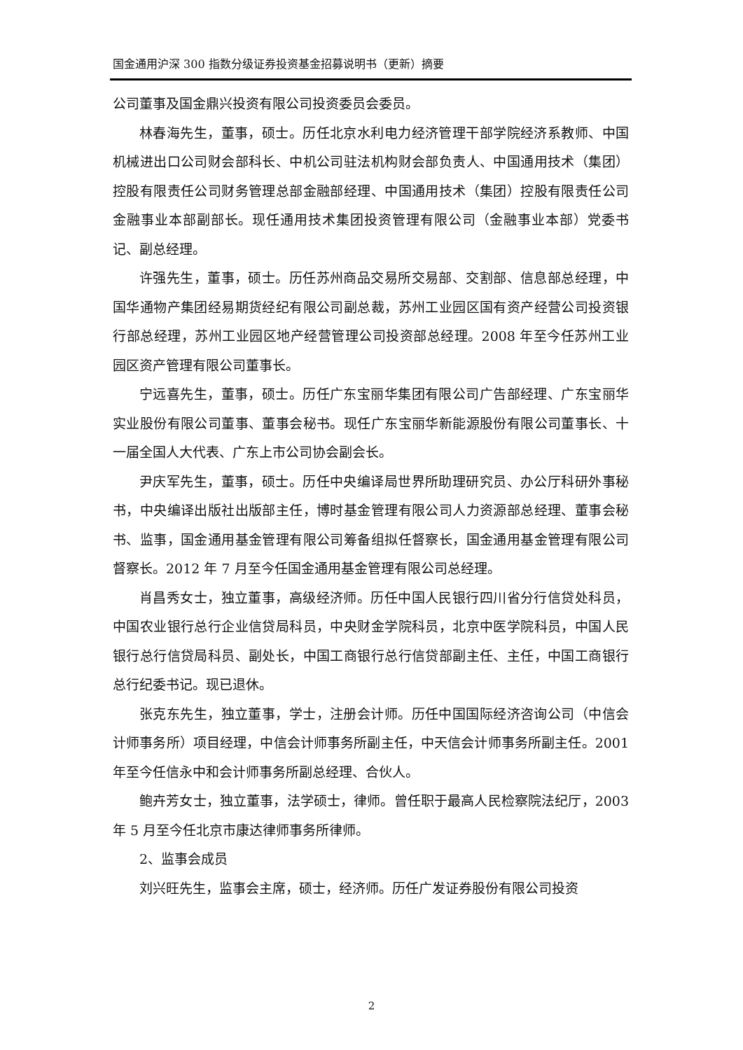国金通用沪深 300 指数分级证券投资基金招募说明书（更新）摘要
公司董事及国金鼎兴投资有限公司投资委员会委员。
林春海先生，董事，硕士。历任北京水利电力经济管理干部学院经济系教师、中国机械进出口公司财会部科长、中机公司驻法机构财会部负责人、中国通用技术（集团）控股有限责任公司财务管理总部金融部经理、中国通用技术（集团）控股有限责任公司金融事业本部副部长。现任通用技术集团投资管理有限公司（金融事业本部）党委书记、副总经理。
许强先生，董事，硕士。历任苏州商品交易所交易部、交割部、信息部总经理，中国华通物产集团经易期货经纪有限公司副总裁，苏州工业园区国有资产经营公司投资银行部总经理，苏州工业园区地产经营管理公司投资部总经理。2008 年至今任苏州工业园区资产管理有限公司董事长。
宁远喜先生，董事，硕士。历任广东宝丽华集团有限公司广告部经理、广东宝丽华实业股份有限公司董事、董事会秘书。现任广东宝丽华新能源股份有限公司董事长、十一届全国人大代表、广东上市公司协会副会长。
尹庆军先生，董事，硕士。历任中央编译局世界所助理研究员、办公厅科研外事秘书，中央编译出版社出版部主任，博时基金管理有限公司人力资源部总经理、董事会秘书、监事，国金通用基金管理有限公司筹备组拟任督察长，国金通用基金管理有限公司督察长。2012 年 7 月至今任国金通用基金管理有限公司总经理。
肖昌秀女士，独立董事，高级经济师。历任中国人民银行四川省分行信贷处科员，中国农业银行总行企业信贷局科员，中央财金学院科员，北京中医学院科员，中国人民银行总行信贷局科员、副处长，中国工商银行总行信贷部副主任、主任，中国工商银行总行纪委书记。现已退休。
张克东先生，独立董事，学士，注册会计师。历任中国国际经济咨询公司（中信会计师事务所）项目经理，中信会计师事务所副主任，中天信会计师事务所副主任。2001 年至今任信永中和会计师事务所副总经理、合伙人。
鲍卉芳女士，独立董事，法学硕士，律师。曾任职于最高人民检察院法纪厅，2003 年 5 月至今任北京市康达律师事务所律师。
2、监事会成员
刘兴旺先生，监事会主席，硕士，经济师。历任广发证券股份有限公司投资
2